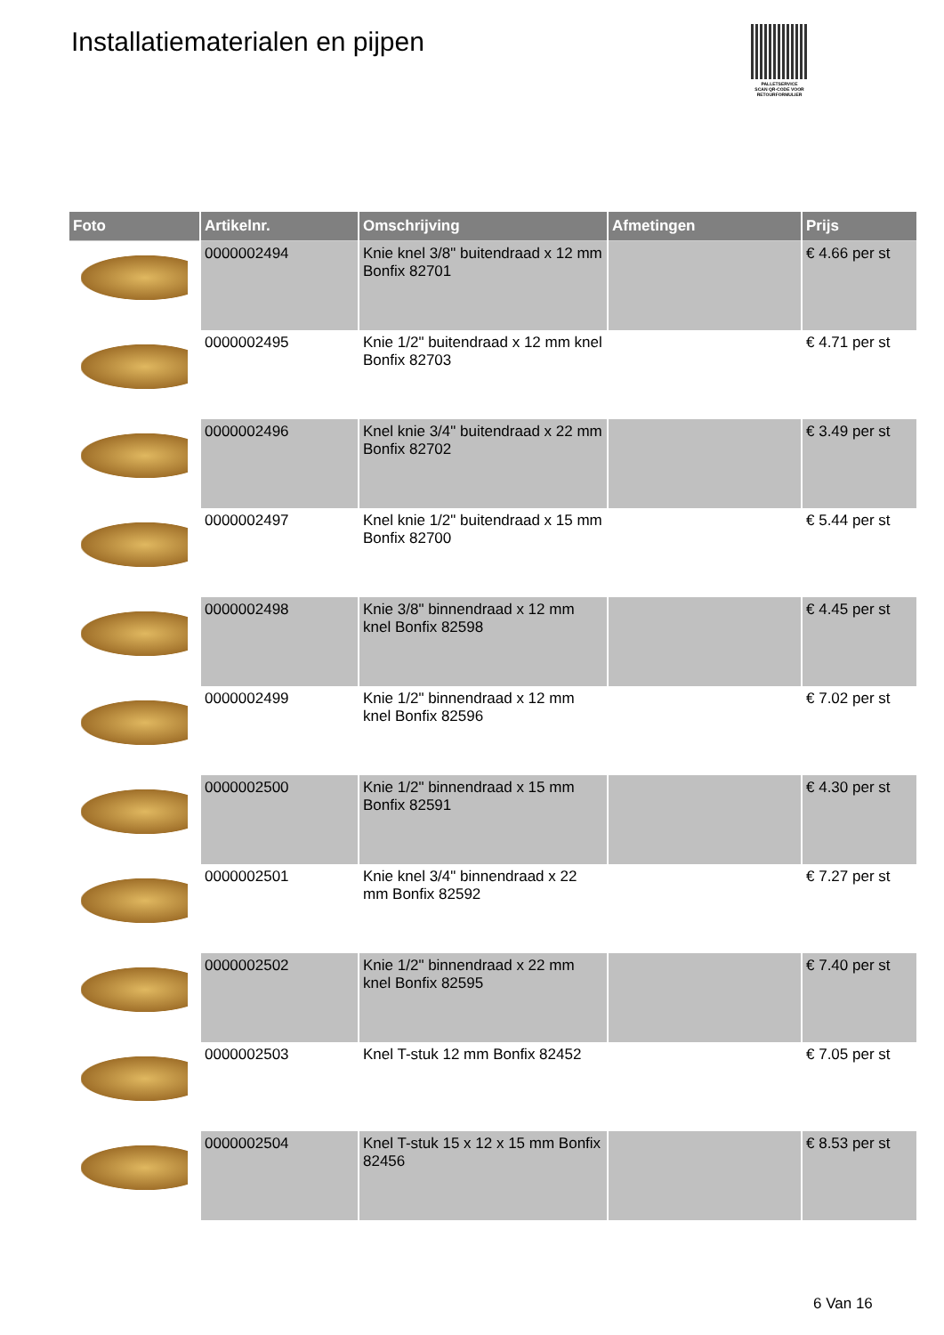Installatiematerialen en pijpen
PALLETSERVICE
SCAN QR-CODE VOOR RETOURFORMULIER
| Foto | Artikelnr. | Omschrijving | Afmetingen | Prijs |
| --- | --- | --- | --- | --- |
| | 0000002494 | Knie knel 3/8" buitendraad x 12 mm Bonfix 82701 | | € 4.66 per st |
| | 0000002495 | Knie 1/2" buitendraad x 12 mm knel Bonfix 82703 | | € 4.71 per st |
| | 0000002496 | Knel knie 3/4" buitendraad x 22 mm Bonfix 82702 | | € 3.49 per st |
| | 0000002497 | Knel knie 1/2" buitendraad x 15 mm Bonfix 82700 | | € 5.44 per st |
| | 0000002498 | Knie 3/8" binnendraad x 12 mm knel Bonfix 82598 | | € 4.45 per st |
| | 0000002499 | Knie 1/2" binnendraad x 12 mm knel Bonfix 82596 | | € 7.02 per st |
| | 0000002500 | Knie 1/2" binnendraad x 15 mm Bonfix 82591 | | € 4.30 per st |
| | 0000002501 | Knie knel 3/4" binnendraad x 22 mm Bonfix 82592 | | € 7.27 per st |
| | 0000002502 | Knie 1/2" binnendraad x 22 mm knel Bonfix 82595 | | € 7.40 per st |
| | 0000002503 | Knel T-stuk 12 mm Bonfix 82452 | | € 7.05 per st |
| | 0000002504 | Knel T-stuk 15 x 12 x 15 mm Bonfix 82456 | | € 8.53 per st |
6 Van 16